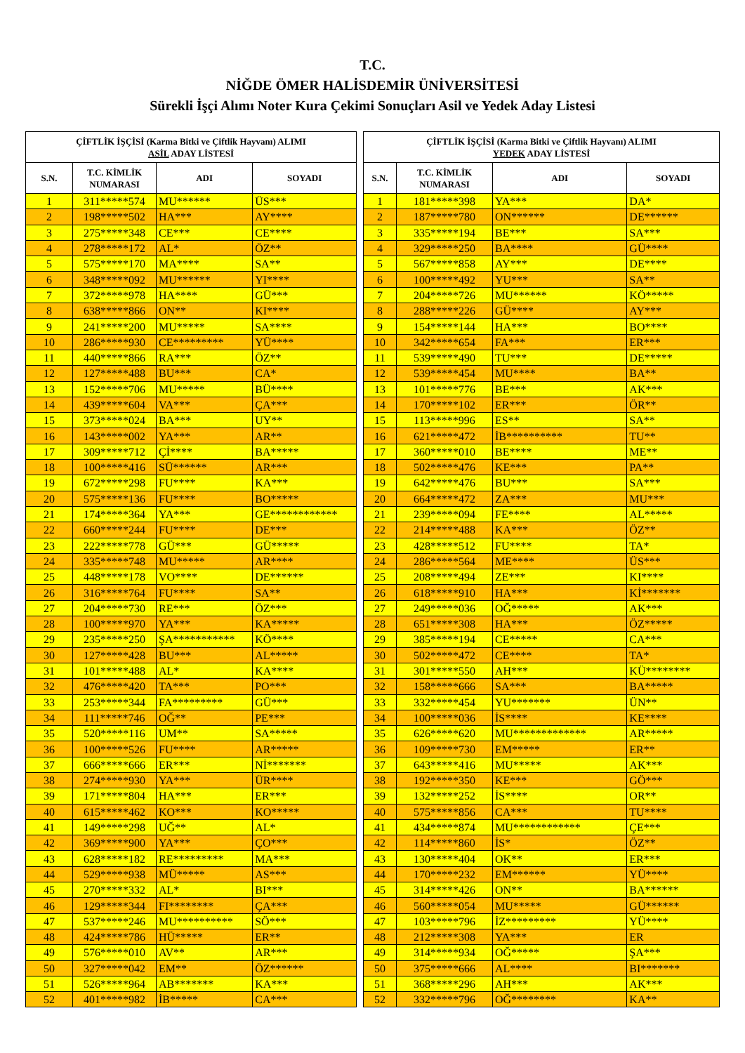T.C.
NİĞDE ÖMER HALİSDEMİR ÜNİVERSİTESİ
Sürekli İşçi Alımı Noter Kura Çekimi Sonuçları Asil ve Yedek Aday Listesi
| ÇİFTLİK İŞÇİSİ (Karma Bitki ve Çiftlik Hayvanı) ALIMI ASİL ADAY LİSTESİ | | | |
| --- | --- | --- | --- |
| S.N. | T.C. KİMLİK NUMARASI | ADI | SOYADI |
| 1 | 311*****574 | MU****** | ÜS*** |
| 2 | 198*****502 | HA*** | AY**** |
| 3 | 275*****348 | CE*** | CE**** |
| 4 | 278*****172 | AL* | ÖZ** |
| 5 | 575*****170 | MA**** | SA** |
| 6 | 348*****092 | MU****** | YI**** |
| 7 | 372*****978 | HA**** | GÜ*** |
| 8 | 638*****866 | ON** | KI**** |
| 9 | 241*****200 | MU***** | SA**** |
| 10 | 286*****930 | CE********* | YÜ**** |
| 11 | 440*****866 | RA*** | ÖZ** |
| 12 | 127*****488 | BU*** | CA* |
| 13 | 152*****706 | MU***** | BÜ**** |
| 14 | 439*****604 | VA*** | ÇA*** |
| 15 | 373*****024 | BA*** | UY** |
| 16 | 143*****002 | YA*** | AR** |
| 17 | 309*****712 | Çİ**** | BA***** |
| 18 | 100*****416 | SÜ****** | AR*** |
| 19 | 672*****298 | FU**** | KA*** |
| 20 | 575*****136 | FU**** | BO***** |
| 21 | 174*****364 | YA*** | GE************ |
| 22 | 660*****244 | FU**** | DE*** |
| 23 | 222*****778 | GÜ*** | GÜ***** |
| 24 | 335*****748 | MU***** | AR**** |
| 25 | 448*****178 | VO**** | DE****** |
| 26 | 316*****764 | FU**** | SA** |
| 27 | 204*****730 | RE*** | ÖZ*** |
| 28 | 100*****970 | YA*** | KA***** |
| 29 | 235*****250 | ŞA*********** | KÖ**** |
| 30 | 127*****428 | BU*** | AL***** |
| 31 | 101*****488 | AL* | KA**** |
| 32 | 476*****420 | TA*** | PO*** |
| 33 | 253*****344 | FA********* | GÜ*** |
| 34 | 111*****746 | OĞ** | PE*** |
| 35 | 520*****116 | UM** | SA***** |
| 36 | 100*****526 | FU**** | AR***** |
| 37 | 666*****666 | ER*** | Nİ******* |
| 38 | 274*****930 | YA*** | ÜR**** |
| 39 | 171*****804 | HA*** | ER*** |
| 40 | 615*****462 | KO*** | KO***** |
| 41 | 149*****298 | UĞ** | AL* |
| 42 | 369*****900 | YA*** | ÇO*** |
| 43 | 628*****182 | RE********* | MA*** |
| 44 | 529*****938 | MÜ***** | AS*** |
| 45 | 270*****332 | AL* | BI*** |
| 46 | 129*****344 | FI******** | ÇA*** |
| 47 | 537*****246 | MU********** | SÖ*** |
| 48 | 424*****786 | HÜ***** | ER** |
| 49 | 576*****010 | AV** | AR*** |
| 50 | 327*****042 | EM** | ÖZ****** |
| 51 | 526*****964 | AB******* | KA*** |
| 52 | 401*****982 | İB***** | CA*** |
| ÇİFTLİK İŞÇİSİ (Karma Bitki ve Çiftlik Hayvanı) ALIMI YEDEK ADAY LİSTESİ | | | |
| --- | --- | --- | --- |
| S.N. | T.C. KİMLİK NUMARASI | ADI | SOYADI |
| 1 | 181*****398 | YA*** | DA* |
| 2 | 187*****780 | ON****** | DE****** |
| 3 | 335*****194 | BE*** | SA*** |
| 4 | 329*****250 | BA**** | GÜ**** |
| 5 | 567*****858 | AY*** | DE**** |
| 6 | 100*****492 | YU*** | SA** |
| 7 | 204*****726 | MU****** | KÖ***** |
| 8 | 288*****226 | GÜ**** | AY*** |
| 9 | 154*****144 | HA*** | BO**** |
| 10 | 342*****654 | FA*** | ER*** |
| 11 | 539*****490 | TU*** | DE***** |
| 12 | 539*****454 | MU**** | BA** |
| 13 | 101*****776 | BE*** | AK*** |
| 14 | 170*****102 | ER*** | ÖR** |
| 15 | 113*****996 | ES** | SA** |
| 16 | 621*****472 | İB********** | TU** |
| 17 | 360*****010 | BE**** | ME** |
| 18 | 502*****476 | KE*** | PA** |
| 19 | 642*****476 | BU*** | SA*** |
| 20 | 664*****472 | ZA*** | MU*** |
| 21 | 239*****094 | FE**** | AL***** |
| 22 | 214*****488 | KA*** | ÖZ** |
| 23 | 428*****512 | FU**** | TA* |
| 24 | 286*****564 | ME**** | ÜS*** |
| 25 | 208*****494 | ZE*** | KI**** |
| 26 | 618*****910 | HA*** | Kİ******* |
| 27 | 249*****036 | OĞ***** | AK*** |
| 28 | 651*****308 | HA*** | ÖZ***** |
| 29 | 385*****194 | CE***** | CA*** |
| 30 | 502*****472 | CE**** | TA* |
| 31 | 301*****550 | AH*** | KÜ******** |
| 32 | 158*****666 | SA*** | BA***** |
| 33 | 332*****454 | YU******* | ÜN** |
| 34 | 100*****036 | İS**** | KE**** |
| 35 | 626*****620 | MU************* | AR***** |
| 36 | 109*****730 | EM***** | ER** |
| 37 | 643*****416 | MU***** | AK*** |
| 38 | 192*****350 | KE*** | GÖ*** |
| 39 | 132*****252 | İS**** | OR** |
| 40 | 575*****856 | CA*** | TU**** |
| 41 | 434*****874 | MU************ | ÇE*** |
| 42 | 114*****860 | İS* | ÖZ** |
| 43 | 130*****404 | OK** | ER*** |
| 44 | 170*****232 | EM****** | YÜ**** |
| 45 | 314*****426 | ON** | BA****** |
| 46 | 560*****054 | MU***** | GÜ****** |
| 47 | 103*****796 | İZ********* | YÜ**** |
| 48 | 212*****308 | YA*** | ER |
| 49 | 314*****934 | OĞ***** | ŞA*** |
| 50 | 375*****666 | AL**** | BI******* |
| 51 | 368*****296 | AH*** | AK*** |
| 52 | 332*****796 | OĞ******** | KA** |